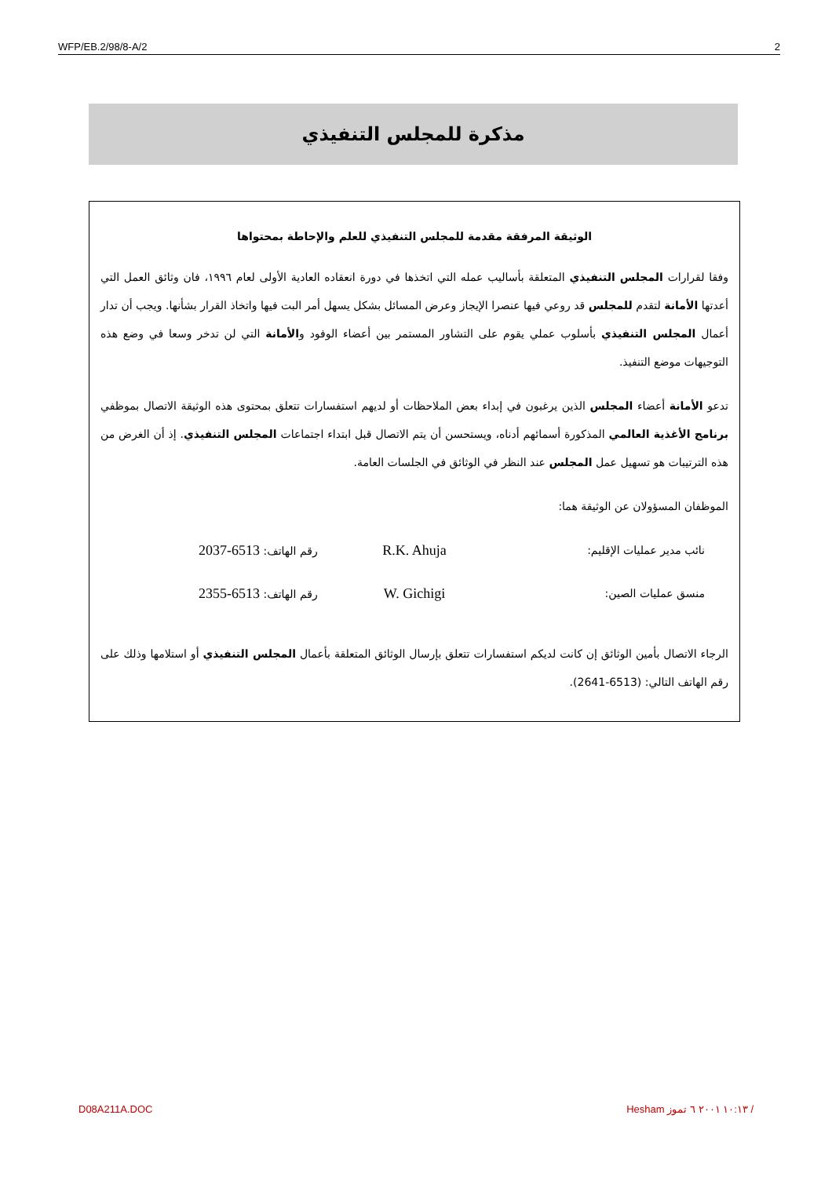WFP/EB.2/98/8-A/2 2
مذكرة للمجلس التنفيذي
الوثيقة المرفقة مقدمة للمجلس التنفيذي للعلم والإحاطة بمحتواها
وفقا لقرارات المجلس التنفيذي المتعلقة بأساليب عمله التي اتخذها في دورة انعقاده العادية الأولى لعام ١٩٩٦، فان وثائق العمل التي أعدتها الأمانة لتقدم للمجلس قد روعي فيها عنصرا الإيجاز وعرض المسائل بشكل يسهل أمر البت فيها واتخاذ القرار بشأنها. ويجب أن تدار أعمال المجلس التنفيذي بأسلوب عملي يقوم على التشاور المستمر بين أعضاء الوفود والأمانة التي لن تدخر وسعا في وضع هذه التوجيهات موضع التنفيذ.
تدعو الأمانة أعضاء المجلس الذين يرغبون في إبداء بعض الملاحظات أو لديهم استفسارات تتعلق بمحتوى هذه الوثيقة الاتصال بموظفي برنامج الأغذية العالمي المذكورة أسمائهم أدناه، ويستحسن أن يتم الاتصال قبل ابتداء اجتماعات المجلس التنفيذي. إذ أن الغرض من هذه الترتيبات هو تسهيل عمل المجلس عند النظر في الوثائق في الجلسات العامة.
الموظفان المسؤولان عن الوثيقة هما:
نائب مدير عمليات الإقليم:
R.K. Ahuja
رقم الهاتف: 6513-2037
منسق عمليات الصين:
W. Gichigi
رقم الهاتف: 6513-2355
الرجاء الاتصال بأمين الوثائق إن كانت لديكم استفسارات تتعلق بإرسال الوثائق المتعلقة بأعمال المجلس التنفيذي أو استلامها وذلك على رقم الهاتف التالي: (6513-2641).
D08A211A.DOC Hesham ١٠:١٣ ٢٠٠١ ٦ تموز /